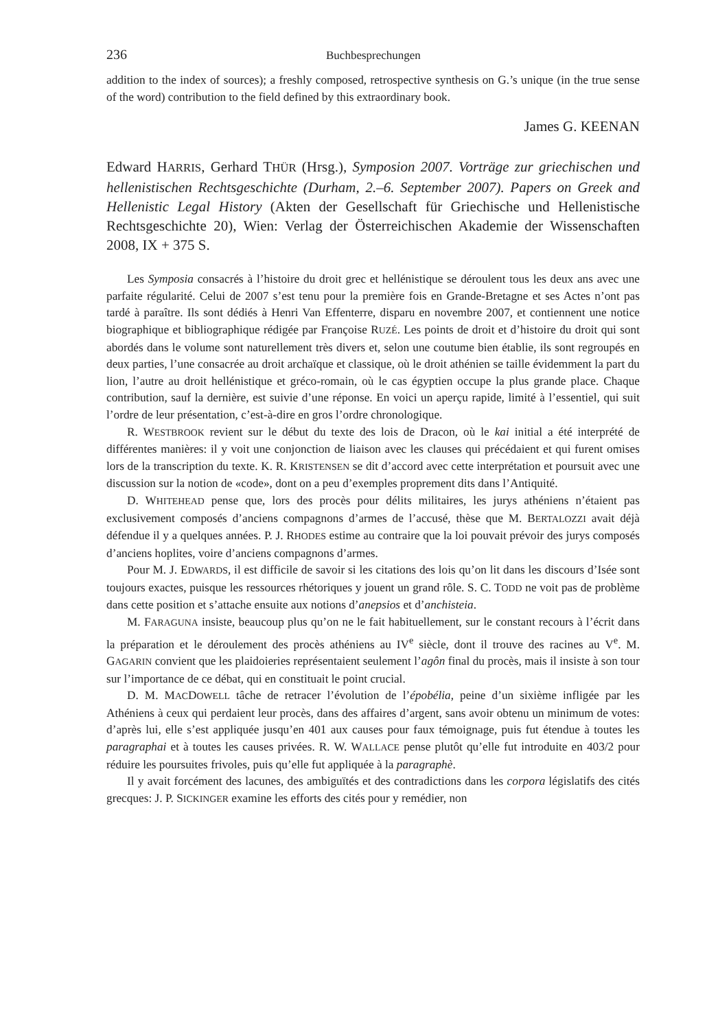236 Buchbesprechungen
addition to the index of sources); a freshly composed, retrospective synthesis on G.’s unique (in the true sense of the word) contribution to the field defined by this extraordinary book.
James G. KEENAN
Edward HARRIS, Gerhard THÜR (Hrsg.), Symposion 2007. Vorträge zur griechischen und hellenistischen Rechtsgeschichte (Durham, 2.–6. September 2007). Papers on Greek and Hellenistic Legal History (Akten der Gesellschaft für Griechische und Hellenistische Rechtsgeschichte 20), Wien: Verlag der Österreichischen Akademie der Wissenschaften 2008, IX + 375 S.
Les Symposia consacrés à l’histoire du droit grec et hellénistique se déroulent tous les deux ans avec une parfaite régularité. Celui de 2007 s’est tenu pour la première fois en Grande-Bretagne et ses Actes n’ont pas tardé à paraître. Ils sont dédiés à Henri Van Effenterre, disparu en novembre 2007, et contiennent une notice biographique et bibliographique rédigée par Françoise RUZÉ. Les points de droit et d’histoire du droit qui sont abordés dans le volume sont naturellement très divers et, selon une coutume bien établie, ils sont regroupés en deux parties, l’une consacrée au droit archaïque et classique, où le droit athénien se taille évidemment la part du lion, l’autre au droit hellénistique et gréco-romain, où le cas égyptien occupe la plus grande place. Chaque contribution, sauf la dernière, est suivie d’une réponse. En voici un aperçu rapide, limité à l’essentiel, qui suit l’ordre de leur présentation, c’est-à-dire en gros l’ordre chronologique.
R. WESTBROOK revient sur le début du texte des lois de Dracon, où le kai initial a été interprété de différentes manières: il y voit une conjonction de liaison avec les clauses qui précédaient et qui furent omises lors de la transcription du texte. K. R. KRISTENSEN se dit d’accord avec cette interprétation et poursuit avec une discussion sur la notion de «code», dont on a peu d’exemples proprement dits dans l’Antiquité.
D. WHITEHEAD pense que, lors des procès pour délits militaires, les jurys athéniens n’étaient pas exclusivement composés d’anciens compagnons d’armes de l’accusé, thèse que M. BERTALOZZI avait déjà défendue il y a quelques années. P. J. RHODES estime au contraire que la loi pouvait prévoir des jurys composés d’anciens hoplites, voire d’anciens compagnons d’armes.
Pour M. J. EDWARDS, il est difficile de savoir si les citations des lois qu’on lit dans les discours d’Isée sont toujours exactes, puisque les ressources rhétoriques y jouent un grand rôle. S. C. TODD ne voit pas de problème dans cette position et s’attache ensuite aux notions d’anepsios et d’anchisteia.
M. FARAGUNA insiste, beaucoup plus qu’on ne le fait habituellement, sur le constant recours à l’écrit dans la préparation et le déroulement des procès athéniens au IV<sup>e</sup> siècle, dont il trouve des racines au V<sup>e</sup>. M. GAGARIN convient que les plaidoieries représentaient seulement l’agôn final du procès, mais il insiste à son tour sur l’importance de ce débat, qui en constituait le point crucial.
D. M. MACDOWELL tâche de retracer l’évolution de l’épobélia, peine d’un sixième infligée par les Athéniens à ceux qui perdaient leur procès, dans des affaires d’argent, sans avoir obtenu un minimum de votes: d’après lui, elle s’est appliquée jusqu’en 401 aux causes pour faux témoignage, puis fut étendue à toutes les paragraphai et à toutes les causes privées. R. W. WALLACE pense plutôt qu’elle fut introduite en 403/2 pour réduire les poursuites frivoles, puis qu’elle fut appliquée à la paragraphè.
Il y avait forcément des lacunes, des ambiguïtés et des contradictions dans les corpora législatifs des cités grecques: J. P. SICKINGER examine les efforts des cités pour y remédier, non